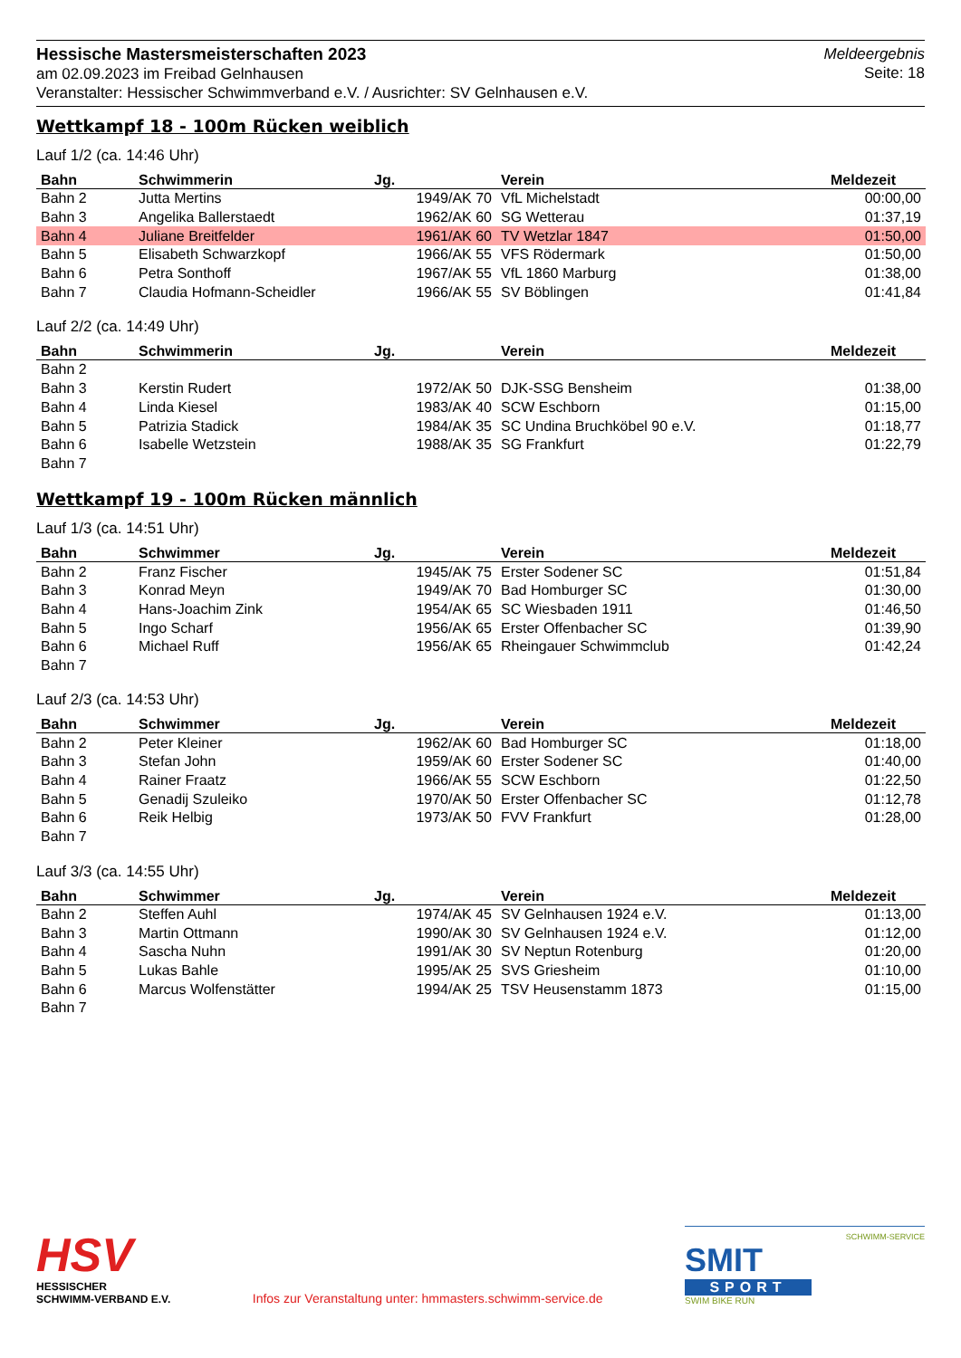Hessische Mastersmeisterschaften 2023
am 02.09.2023 im Freibad Gelnhausen
Veranstalter: Hessischer Schwimmverband e.V. / Ausrichter: SV Gelnhausen e.V.
Meldeergebnis
Seite: 18
Wettkampf 18 - 100m Rücken weiblich
Lauf 1/2 (ca. 14:46 Uhr)
| Bahn | Schwimmerin | Jg. | Verein | Meldezeit |
| --- | --- | --- | --- | --- |
| Bahn 2 | Jutta Mertins | 1949/AK 70 | VfL Michelstadt | 00:00,00 |
| Bahn 3 | Angelika Ballerstaedt | 1962/AK 60 | SG Wetterau | 01:37,19 |
| Bahn 4 | Juliane Breitfelder | 1961/AK 60 | TV Wetzlar 1847 | 01:50,00 |
| Bahn 5 | Elisabeth Schwarzkopf | 1966/AK 55 | VFS Rödermark | 01:50,00 |
| Bahn 6 | Petra Sonthoff | 1967/AK 55 | VfL 1860 Marburg | 01:38,00 |
| Bahn 7 | Claudia Hofmann-Scheidler | 1966/AK 55 | SV Böblingen | 01:41,84 |
Lauf 2/2 (ca. 14:49 Uhr)
| Bahn | Schwimmerin | Jg. | Verein | Meldezeit |
| --- | --- | --- | --- | --- |
| Bahn 2 | | | | |
| Bahn 3 | Kerstin Rudert | 1972/AK 50 | DJK-SSG Bensheim | 01:38,00 |
| Bahn 4 | Linda Kiesel | 1983/AK 40 | SCW Eschborn | 01:15,00 |
| Bahn 5 | Patrizia Stadick | 1984/AK 35 | SC Undina Bruchköbel 90 e.V. | 01:18,77 |
| Bahn 6 | Isabelle Wetzstein | 1988/AK 35 | SG Frankfurt | 01:22,79 |
| Bahn 7 | | | | |
Wettkampf 19 - 100m Rücken männlich
Lauf 1/3 (ca. 14:51 Uhr)
| Bahn | Schwimmer | Jg. | Verein | Meldezeit |
| --- | --- | --- | --- | --- |
| Bahn 2 | Franz Fischer | 1945/AK 75 | Erster Sodener SC | 01:51,84 |
| Bahn 3 | Konrad Meyn | 1949/AK 70 | Bad Homburger SC | 01:30,00 |
| Bahn 4 | Hans-Joachim Zink | 1954/AK 65 | SC Wiesbaden 1911 | 01:46,50 |
| Bahn 5 | Ingo Scharf | 1956/AK 65 | Erster Offenbacher SC | 01:39,90 |
| Bahn 6 | Michael Ruff | 1956/AK 65 | Rheingauer Schwimmclub | 01:42,24 |
| Bahn 7 | | | | |
Lauf 2/3 (ca. 14:53 Uhr)
| Bahn | Schwimmer | Jg. | Verein | Meldezeit |
| --- | --- | --- | --- | --- |
| Bahn 2 | Peter Kleiner | 1962/AK 60 | Bad Homburger SC | 01:18,00 |
| Bahn 3 | Stefan John | 1959/AK 60 | Erster Sodener SC | 01:40,00 |
| Bahn 4 | Rainer Fraatz | 1966/AK 55 | SCW Eschborn | 01:22,50 |
| Bahn 5 | Genadij Szuleiko | 1970/AK 50 | Erster Offenbacher SC | 01:12,78 |
| Bahn 6 | Reik Helbig | 1973/AK 50 | FVV Frankfurt | 01:28,00 |
| Bahn 7 | | | | |
Lauf 3/3 (ca. 14:55 Uhr)
| Bahn | Schwimmer | Jg. | Verein | Meldezeit |
| --- | --- | --- | --- | --- |
| Bahn 2 | Steffen Auhl | 1974/AK 45 | SV Gelnhausen 1924 e.V. | 01:13,00 |
| Bahn 3 | Martin Ottmann | 1990/AK 30 | SV Gelnhausen 1924 e.V. | 01:12,00 |
| Bahn 4 | Sascha Nuhn | 1991/AK 30 | SV Neptun Rotenburg | 01:20,00 |
| Bahn 5 | Lukas Bahle | 1995/AK 25 | SVS Griesheim | 01:10,00 |
| Bahn 6 | Marcus Wolfenstätter | 1994/AK 25 | TSV Heusenstamm 1873 | 01:15,00 |
| Bahn 7 | | | | |
HSV
HESSISCHER
SCHWIMM-VERBAND E.V.
Infos zur Veranstaltung unter: hmmasters.schwimm-service.de
SCHWIMM-SERVICE
SMIT
SPORT
SWIM BIKE RUN